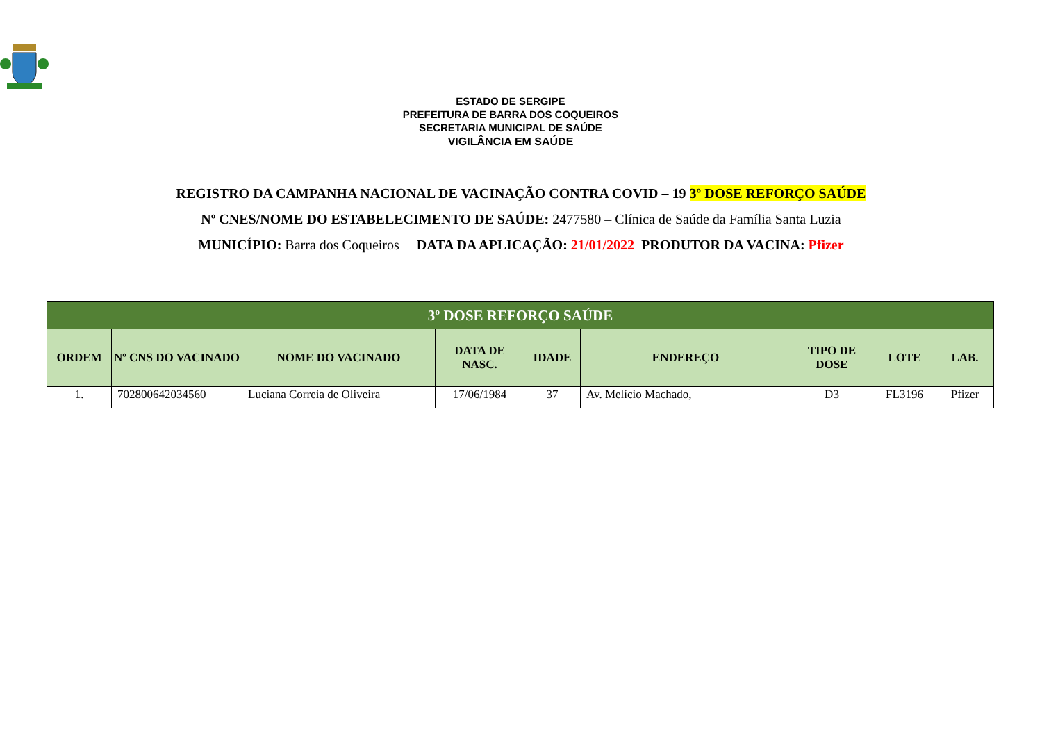ESTADO DE SERGIPE
PREFEITURA DE BARRA DOS COQUEIROS
SECRETARIA MUNICIPAL DE SAÚDE
VIGILÂNCIA EM SAÚDE
REGISTRO DA CAMPANHA NACIONAL DE VACINAÇÃO CONTRA COVID – 19 3º DOSE REFORÇO SAÚDE
Nº CNES/NOME DO ESTABELECIMENTO DE SAÚDE: 2477580 – Clínica de Saúde da Família Santa Luzia
MUNICÍPIO: Barra dos Coqueiros DATA DA APLICAÇÃO: 21/01/2022 PRODUTOR DA VACINA: Pfizer
| 3º DOSE REFORÇO SAÚDE | | | | | | | | |
| --- | --- | --- | --- | --- | --- | --- | --- | --- |
| ORDEM | Nº CNS DO VACINADO | NOME DO VACINADO | DATA DE NASC. | IDADE | ENDEREÇO | TIPO DE DOSE | LOTE | LAB. |
| 1. | 702800642034560 | Luciana Correia de Oliveira | 17/06/1984 | 37 | Av. Melício Machado, | D3 | FL3196 | Pfizer |